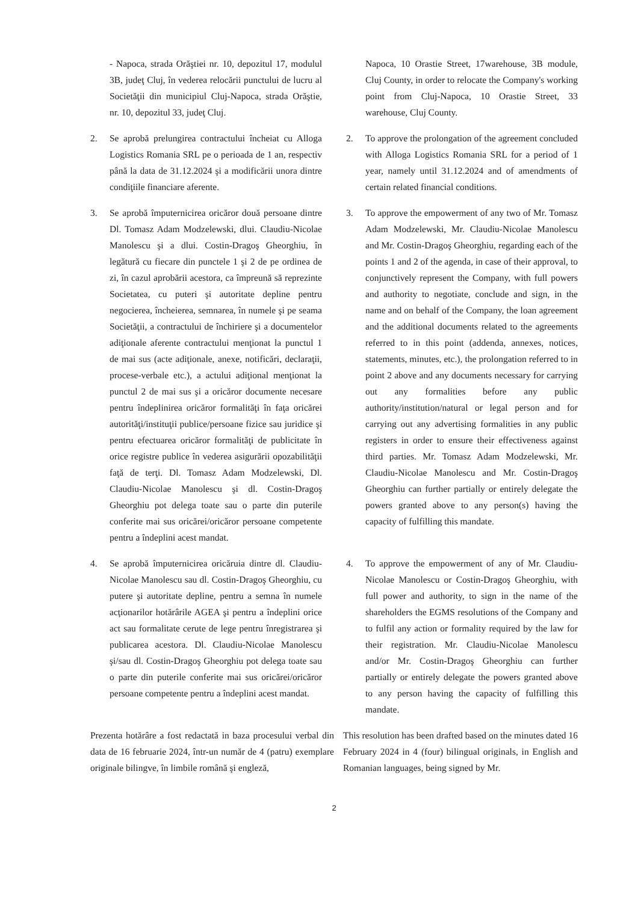- Napoca, strada Orăştiei nr. 10, depozitul 17, modulul 3B, judeţ Cluj, în vederea relocării punctului de lucru al Societăţii din municipiul Cluj-Napoca, strada Orăştie, nr. 10, depozitul 33, judeţ Cluj.
Napoca, 10 Orastie Street, 17warehouse, 3B module, Cluj County, in order to relocate the Company's working point from Cluj-Napoca, 10 Orastie Street, 33 warehouse, Cluj County.
2. Se aprobă prelungirea contractului încheiat cu Alloga Logistics Romania SRL pe o perioada de 1 an, respectiv până la data de 31.12.2024 şi a modificării unora dintre condiţiile financiare aferente.
2. To approve the prolongation of the agreement concluded with Alloga Logistics Romania SRL for a period of 1 year, namely until 31.12.2024 and of amendments of certain related financial conditions.
3. Se aprobă împuternicirea oricăror două persoane dintre Dl. Tomasz Adam Modzelewski, dlui. Claudiu-Nicolae Manolescu şi a dlui. Costin-Dragoş Gheorghiu, în legătură cu fiecare din punctele 1 şi 2 de pe ordinea de zi, în cazul aprobării acestora, ca împreună să reprezinte Societatea, cu puteri şi autoritate depline pentru negocierea, încheierea, semnarea, în numele şi pe seama Societăţii, a contractului de închiriere şi a documentelor adiţionale aferente contractului menţionat la punctul 1 de mai sus (acte adiţionale, anexe, notificări, declaraţii, procese-verbale etc.), a actului adiţional menţionat la punctul 2 de mai sus şi a oricăror documente necesare pentru îndeplinirea oricăror formalităţi în faţa oricărei autorităţi/instituţii publice/persoane fizice sau juridice şi pentru efectuarea oricăror formalităţi de publicitate în orice registre publice în vederea asigurării opozabilităţii faţă de terţi. Dl. Tomasz Adam Modzelewski, Dl. Claudiu-Nicolae Manolescu şi dl. Costin-Dragoş Gheorghiu pot delega toate sau o parte din puterile conferite mai sus oricărei/oricăror persoane competente pentru a îndeplini acest mandat.
3. To approve the empowerment of any two of Mr. Tomasz Adam Modzelewski, Mr. Claudiu-Nicolae Manolescu and Mr. Costin-Dragoş Gheorghiu, regarding each of the points 1 and 2 of the agenda, in case of their approval, to conjunctively represent the Company, with full powers and authority to negotiate, conclude and sign, in the name and on behalf of the Company, the loan agreement and the additional documents related to the agreements referred to in this point (addenda, annexes, notices, statements, minutes, etc.), the prolongation referred to in point 2 above and any documents necessary for carrying out any formalities before any public authority/institution/natural or legal person and for carrying out any advertising formalities in any public registers in order to ensure their effectiveness against third parties. Mr. Tomasz Adam Modzelewski, Mr. Claudiu-Nicolae Manolescu and Mr. Costin-Dragoş Gheorghiu can further partially or entirely delegate the powers granted above to any person(s) having the capacity of fulfilling this mandate.
4. Se aprobă împuternicirea oricăruia dintre dl. Claudiu-Nicolae Manolescu sau dl. Costin-Dragoş Gheorghiu, cu putere şi autoritate depline, pentru a semna în numele acţionarilor hotărârile AGEA şi pentru a îndeplini orice act sau formalitate cerute de lege pentru înregistrarea şi publicarea acestora. Dl. Claudiu-Nicolae Manolescu şi/sau dl. Costin-Dragoş Gheorghiu pot delega toate sau o parte din puterile conferite mai sus oricărei/oricăror persoane competente pentru a îndeplini acest mandat.
4. To approve the empowerment of any of Mr. Claudiu-Nicolae Manolescu or Costin-Dragoş Gheorghiu, with full power and authority, to sign in the name of the shareholders the EGMS resolutions of the Company and to fulfil any action or formality required by the law for their registration. Mr. Claudiu-Nicolae Manolescu and/or Mr. Costin-Dragoş Gheorghiu can further partially or entirely delegate the powers granted above to any person having the capacity of fulfilling this mandate.
Prezenta hotărâre a fost redactată in baza procesului verbal din data de 16 februarie 2024, într-un număr de 4 (patru) exemplare originale bilingve, în limbile română şi engleză,
This resolution has been drafted based on the minutes dated 16 February 2024 in 4 (four) bilingual originals, in English and Romanian languages, being signed by Mr.
2